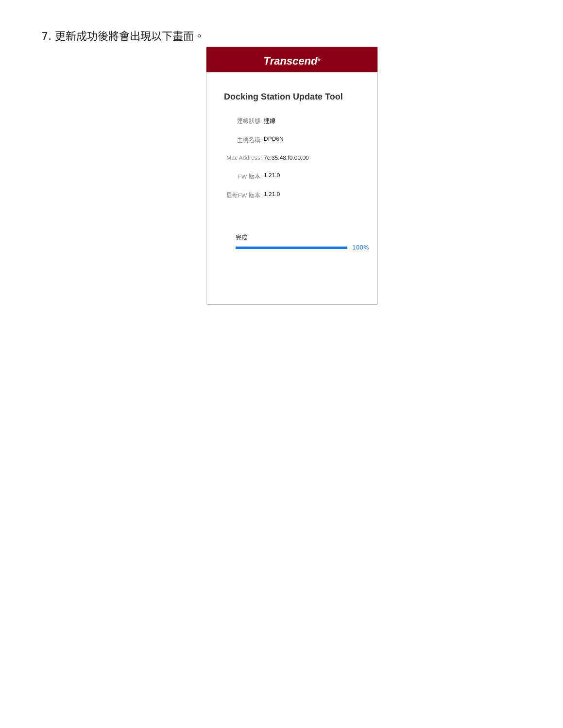7. 更新成功後將會出現以下畫面。
Transcend<sup>®</sup>
Docking Station Update Tool
連線狀態: 連線
主機名稱: DPD6N
Mac Address: 7c:35:48:f0:00:00
FW 版本: 1.21.0
最新FW 版本: 1.21.0
完成
100%